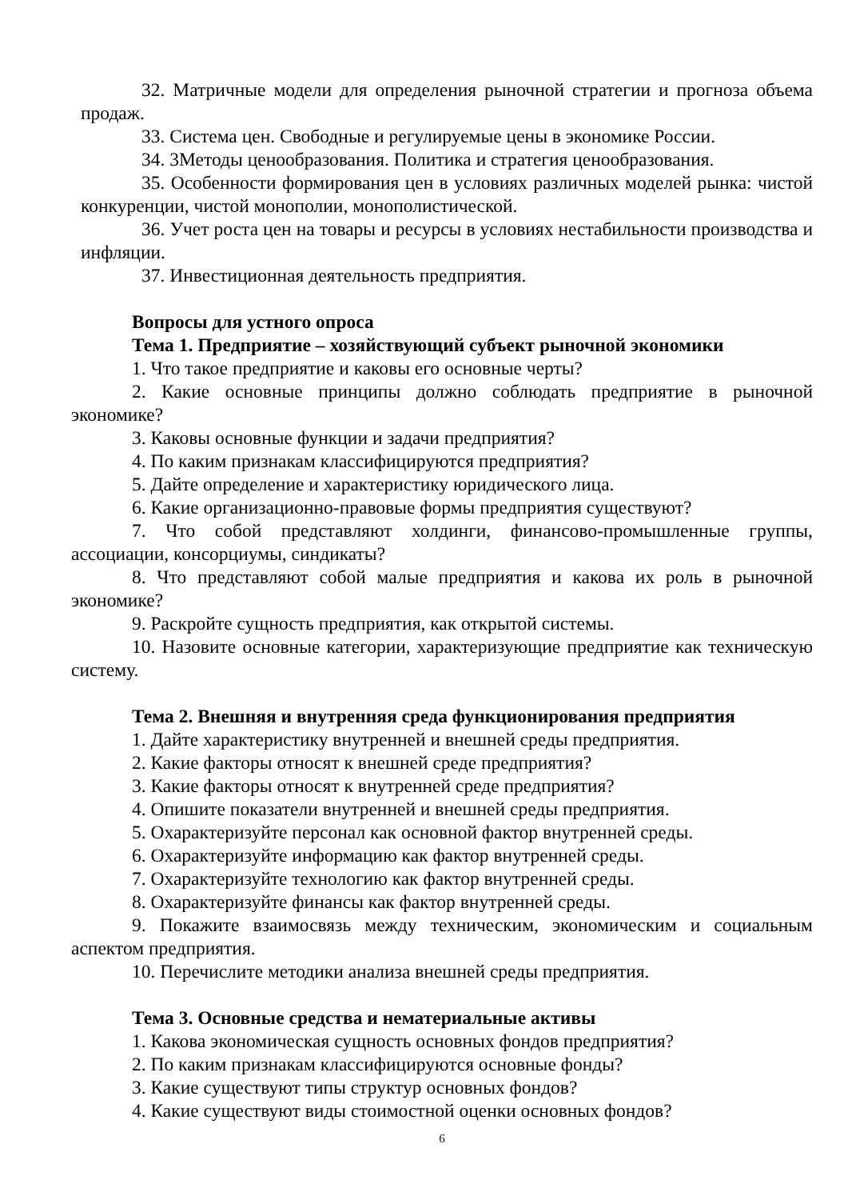32. Матричные модели для определения рыночной стратегии и прогноза объема продаж.
33. Система цен. Свободные и регулируемые цены в экономике России.
34. 3Методы ценообразования. Политика и стратегия ценообразования.
35. Особенности формирования цен в условиях различных моделей рынка: чистой конкуренции, чистой монополии, монополистической.
36. Учет роста цен на товары и ресурсы в условиях нестабильности производства и инфляции.
37. Инвестиционная деятельность предприятия.
Вопросы для устного опроса
Тема 1. Предприятие – хозяйствующий субъект рыночной экономики
1. Что такое предприятие и каковы его основные черты?
2. Какие основные принципы должно соблюдать предприятие в рыночной экономике?
3. Каковы основные функции и задачи предприятия?
4. По каким признакам классифицируются предприятия?
5. Дайте определение и характеристику юридического лица.
6. Какие организационно-правовые формы предприятия существуют?
7. Что собой представляют холдинги, финансово-промышленные группы, ассоциации, консорциумы, синдикаты?
8. Что представляют собой малые предприятия и какова их роль в рыночной экономике?
9. Раскройте сущность предприятия, как открытой системы.
10. Назовите основные категории, характеризующие предприятие как техническую систему.
Тема 2. Внешняя и внутренняя среда функционирования предприятия
1. Дайте характеристику внутренней и внешней среды предприятия.
2. Какие факторы относят к внешней среде предприятия?
3. Какие факторы относят к внутренней среде предприятия?
4. Опишите показатели внутренней и внешней среды предприятия.
5. Охарактеризуйте персонал как основной фактор внутренней среды.
6. Охарактеризуйте информацию как фактор внутренней среды.
7. Охарактеризуйте технологию как фактор внутренней среды.
8. Охарактеризуйте финансы как фактор внутренней среды.
9. Покажите взаимосвязь между техническим, экономическим и социальным аспектом предприятия.
10. Перечислите методики анализа внешней среды предприятия.
Тема 3. Основные средства и нематериальные активы
1. Какова экономическая сущность основных фондов предприятия?
2. По каким признакам классифицируются основные фонды?
3. Какие существуют типы структур основных фондов?
4. Какие существуют виды стоимостной оценки основных фондов?
6